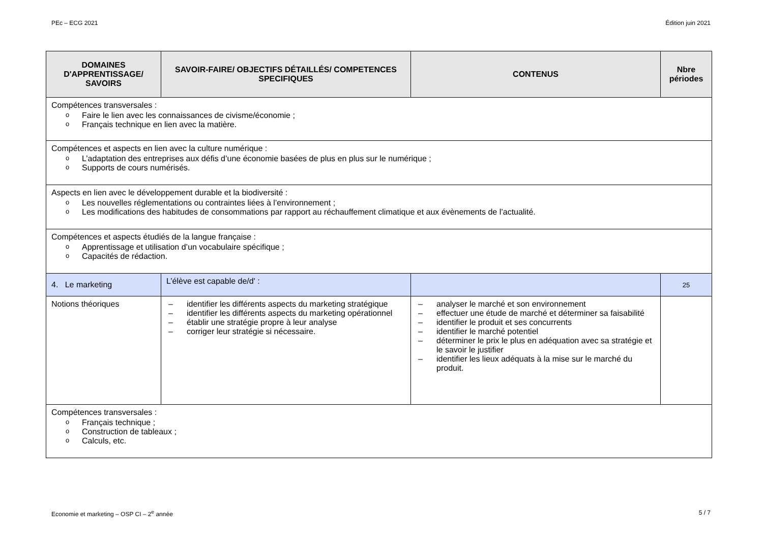PEc – ECG 2021 Édition juin 2021
| DOMAINES D'APPRENTISSAGE/ SAVOIRS | SAVOIR-FAIRE/ OBJECTIFS DÉTAILLÉS/ COMPETENCES SPECIFIQUES | CONTENUS | Nbre périodes |
| --- | --- | --- | --- |
| Compétences transversales : Faire le lien avec les connaissances de civisme/économie ; Français technique en lien avec la matière. | | | |
| Compétences et aspects en lien avec la culture numérique : L’adaptation des entreprises aux défis d’une économie basées de plus en plus sur le numérique ; Supports de cours numérisés. | | | |
| Aspects en lien avec le développement durable et la biodiversité : Les nouvelles réglementations ou contraintes liées à l’environnement ; Les modifications des habitudes de consommations par rapport au réchauffement climatique et aux évènements de l’actualité. | | | |
| Compétences et aspects étudiés de la langue française : Apprentissage et utilisation d’un vocabulaire spécifique ; Capacités de rédaction. | | | |
| 4. Le marketing | L’élève est capable de/d' : | | 25 |
| Notions théoriques | identifier les différents aspects du marketing stratégique identifier les différents aspects du marketing opérationnel établir une stratégie propre à leur analyse corriger leur stratégie si nécessaire. | analyser le marché et son environnement effectuer une étude de marché et déterminer sa faisabilité identifier le produit et ses concurrents identifier le marché potentiel déterminer le prix le plus en adéquation avec sa stratégie et le savoir le justifier identifier les lieux adéquats à la mise sur le marché du produit. | |
| Compétences transversales : Français technique ; Construction de tableaux ; Calculs, etc. | | | |
Economie et marketing – OSP CI – 2<sup>e</sup> année 5 / 7